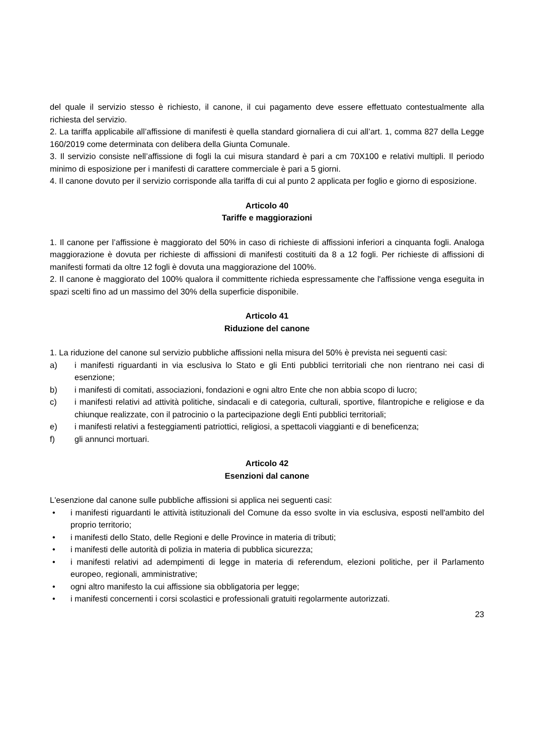del quale il servizio stesso è richiesto, il canone, il cui pagamento deve essere effettuato contestualmente alla richiesta del servizio.
2. La tariffa applicabile all’affissione di manifesti è quella standard giornaliera di cui all’art. 1, comma 827 della Legge 160/2019 come determinata con delibera della Giunta Comunale.
3. Il servizio consiste nell’affissione di fogli la cui misura standard è pari a cm 70X100 e relativi multipli. Il periodo minimo di esposizione per i manifesti di carattere commerciale è pari a 5 giorni.
4. Il canone dovuto per il servizio corrisponde alla tariffa di cui al punto 2 applicata per foglio e giorno di esposizione.
Articolo 40
Tariffe e maggiorazioni
1. Il canone per l’affissione è maggiorato del 50% in caso di richieste di affissioni inferiori a cinquanta fogli. Analoga maggiorazione è dovuta per richieste di affissioni di manifesti costituiti da 8 a 12 fogli. Per richieste di affissioni di manifesti formati da oltre 12 fogli è dovuta una maggiorazione del 100%.
2. Il canone è maggiorato del 100% qualora il committente richieda espressamente che l'affissione venga eseguita in spazi scelti fino ad un massimo del 30% della superficie disponibile.
Articolo 41
Riduzione del canone
1. La riduzione del canone sul servizio pubbliche affissioni nella misura del 50% è prevista nei seguenti casi:
a) i manifesti riguardanti in via esclusiva lo Stato e gli Enti pubblici territoriali che non rientrano nei casi di esenzione;
b) i manifesti di comitati, associazioni, fondazioni e ogni altro Ente che non abbia scopo di lucro;
c) i manifesti relativi ad attività politiche, sindacali e di categoria, culturali, sportive, filantropiche e religiose e da chiunque realizzate, con il patrocinio o la partecipazione degli Enti pubblici territoriali;
e) i manifesti relativi a festeggiamenti patriottici, religiosi, a spettacoli viaggianti e di beneficenza;
f) gli annunci mortuari.
Articolo 42
Esenzioni dal canone
L'esenzione dal canone sulle pubbliche affissioni si applica nei seguenti casi:
• i manifesti riguardanti le attività istituzionali del Comune da esso svolte in via esclusiva, esposti nell'ambito del proprio territorio;
• i manifesti dello Stato, delle Regioni e delle Province in materia di tributi;
• i manifesti delle autorità di polizia in materia di pubblica sicurezza;
• i manifesti relativi ad adempimenti di legge in materia di referendum, elezioni politiche, per il Parlamento europeo, regionali, amministrative;
• ogni altro manifesto la cui affissione sia obbligatoria per legge;
• i manifesti concernenti i corsi scolastici e professionali gratuiti regolarmente autorizzati.
23